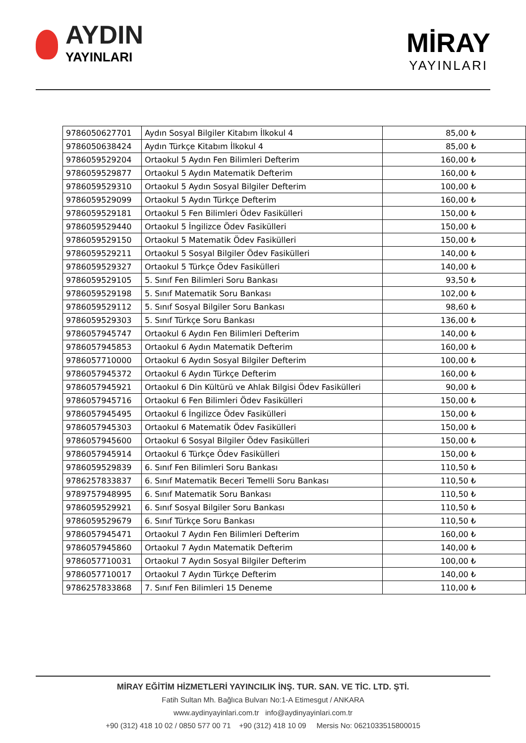AYDIN
YAYINLARI
MİRAY
YAYINLARI
| 9786050627701 | Aydın Sosyal Bilgiler Kitabım İlkokul 4 | 85,00 ₺ |
| 9786050638424 | Aydın Türkçe Kitabım İlkokul 4 | 85,00 ₺ |
| 9786059529204 | Ortaokul 5 Aydın Fen Bilimleri Defterim | 160,00 ₺ |
| 9786059529877 | Ortaokul 5 Aydın Matematik Defterim | 160,00 ₺ |
| 9786059529310 | Ortaokul 5 Aydın Sosyal Bilgiler Defterim | 100,00 ₺ |
| 9786059529099 | Ortaokul 5 Aydın Türkçe Defterim | 160,00 ₺ |
| 9786059529181 | Ortaokul 5 Fen Bilimleri Ödev Fasikülleri | 150,00 ₺ |
| 9786059529440 | Ortaokul 5 İngilizce Ödev Fasikülleri | 150,00 ₺ |
| 9786059529150 | Ortaokul 5 Matematik Ödev Fasikülleri | 150,00 ₺ |
| 9786059529211 | Ortaokul 5 Sosyal Bilgiler Ödev Fasikülleri | 140,00 ₺ |
| 9786059529327 | Ortaokul 5 Türkçe Ödev Fasikülleri | 140,00 ₺ |
| 9786059529105 | 5. Sınıf Fen Bilimleri Soru Bankası | 93,50 ₺ |
| 9786059529198 | 5. Sınıf Matematik Soru Bankası | 102,00 ₺ |
| 9786059529112 | 5. Sınıf Sosyal Bilgiler Soru Bankası | 98,60 ₺ |
| 9786059529303 | 5. Sınıf Türkçe Soru Bankası | 136,00 ₺ |
| 9786057945747 | Ortaokul 6 Aydın Fen Bilimleri Defterim | 140,00 ₺ |
| 9786057945853 | Ortaokul 6 Aydın Matematik Defterim | 160,00 ₺ |
| 9786057710000 | Ortaokul 6 Aydın Sosyal Bilgiler Defterim | 100,00 ₺ |
| 9786057945372 | Ortaokul 6 Aydın Türkçe Defterim | 160,00 ₺ |
| 9786057945921 | Ortaokul 6 Din Kültürü ve Ahlak Bilgisi Ödev Fasikülleri | 90,00 ₺ |
| 9786057945716 | Ortaokul 6 Fen Bilimleri Ödev Fasikülleri | 150,00 ₺ |
| 9786057945495 | Ortaokul 6 İngilizce Ödev Fasikülleri | 150,00 ₺ |
| 9786057945303 | Ortaokul 6 Matematik Ödev Fasikülleri | 150,00 ₺ |
| 9786057945600 | Ortaokul 6 Sosyal Bilgiler Ödev Fasikülleri | 150,00 ₺ |
| 9786057945914 | Ortaokul 6 Türkçe Ödev Fasikülleri | 150,00 ₺ |
| 9786059529839 | 6. Sınıf Fen Bilimleri Soru Bankası | 110,50 ₺ |
| 9786257833837 | 6. Sınıf Matematik Beceri Temelli Soru Bankası | 110,50 ₺ |
| 9789757948995 | 6. Sınıf Matematik Soru Bankası | 110,50 ₺ |
| 9786059529921 | 6. Sınıf Sosyal Bilgiler Soru Bankası | 110,50 ₺ |
| 9786059529679 | 6. Sınıf Türkçe Soru Bankası | 110,50 ₺ |
| 9786057945471 | Ortaokul 7 Aydın Fen Bilimleri Defterim | 160,00 ₺ |
| 9786057945860 | Ortaokul 7 Aydın Matematik Defterim | 140,00 ₺ |
| 9786057710031 | Ortaokul 7 Aydın Sosyal Bilgiler Defterim | 100,00 ₺ |
| 9786057710017 | Ortaokul 7 Aydın Türkçe Defterim | 140,00 ₺ |
| 9786257833868 | 7. Sınıf Fen Bilimleri 15 Deneme | 110,00 ₺ |
MİRAY EĞİTİM HİZMETLERİ YAYINCILIK İNŞ. TUR. SAN. VE TİC. LTD. ŞTİ.
Fatih Sultan Mh. Bağlıca Bulvarı No:1-A Etimesgut / ANKARA
www.aydinyayinlari.com.tr info@aydinyayinlari.com.tr
+90 (312) 418 10 02 / 0850 577 00 71 +90 (312) 418 10 09 Mersis No: 0621033515800015